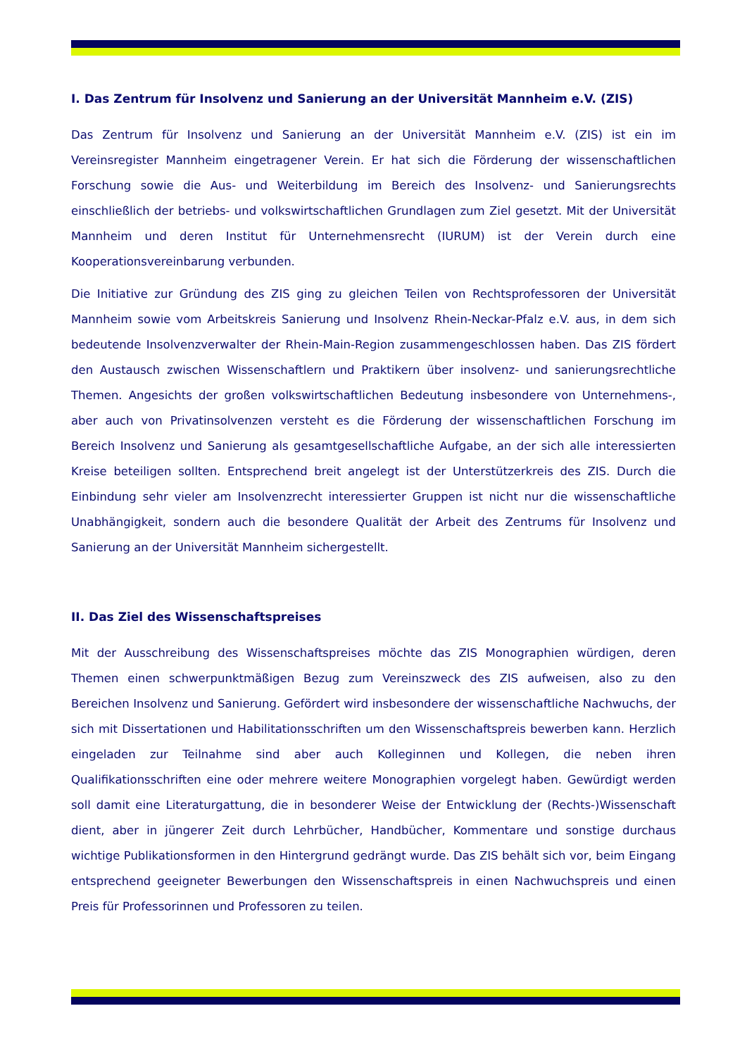I. Das Zentrum für Insolvenz und Sanierung an der Universität Mannheim e.V. (ZIS)
Das Zentrum für Insolvenz und Sanierung an der Universität Mannheim e.V. (ZIS) ist ein im Vereinsregister Mannheim eingetragener Verein. Er hat sich die Förderung der wissenschaftlichen Forschung sowie die Aus- und Weiterbildung im Bereich des Insolvenz- und Sanierungsrechts einschließlich der betriebs- und volkswirtschaftlichen Grundlagen zum Ziel gesetzt. Mit der Universität Mannheim und deren Institut für Unternehmensrecht (IURUM) ist der Verein durch eine Kooperationsvereinbarung verbunden.
Die Initiative zur Gründung des ZIS ging zu gleichen Teilen von Rechtsprofessoren der Universität Mannheim sowie vom Arbeitskreis Sanierung und Insolvenz Rhein-Neckar-Pfalz e.V. aus, in dem sich bedeutende Insolvenzverwalter der Rhein-Main-Region zusammengeschlossen haben. Das ZIS fördert den Austausch zwischen Wissenschaftlern und Praktikern über insolvenz- und sanierungsrechtliche Themen. Angesichts der großen volkswirtschaftlichen Bedeutung insbesondere von Unternehmens-, aber auch von Privatinsolvenzen versteht es die Förderung der wissenschaftlichen Forschung im Bereich Insolvenz und Sanierung als gesamtgesellschaftliche Aufgabe, an der sich alle interessierten Kreise beteiligen sollten. Entsprechend breit angelegt ist der Unterstützerkreis des ZIS. Durch die Einbindung sehr vieler am Insolvenzrecht interessierter Gruppen ist nicht nur die wissenschaftliche Unabhängigkeit, sondern auch die besondere Qualität der Arbeit des Zentrums für Insolvenz und Sanierung an der Universität Mannheim sichergestellt.
II. Das Ziel des Wissenschaftspreises
Mit der Ausschreibung des Wissenschaftspreises möchte das ZIS Monographien würdigen, deren Themen einen schwerpunktmäßigen Bezug zum Vereinszweck des ZIS aufweisen, also zu den Bereichen Insolvenz und Sanierung. Gefördert wird insbesondere der wissenschaftliche Nachwuchs, der sich mit Dissertationen und Habilitationsschriften um den Wissenschaftspreis bewerben kann. Herzlich eingeladen zur Teilnahme sind aber auch Kolleginnen und Kollegen, die neben ihren Qualifikationsschriften eine oder mehrere weitere Monographien vorgelegt haben. Gewürdigt werden soll damit eine Literaturgattung, die in besonderer Weise der Entwicklung der (Rechts-)Wissenschaft dient, aber in jüngerer Zeit durch Lehrbücher, Handbücher, Kommentare und sonstige durchaus wichtige Publikationsformen in den Hintergrund gedrängt wurde. Das ZIS behält sich vor, beim Eingang entsprechend geeigneter Bewerbungen den Wissenschaftspreis in einen Nachwuchspreis und einen Preis für Professorinnen und Professoren zu teilen.